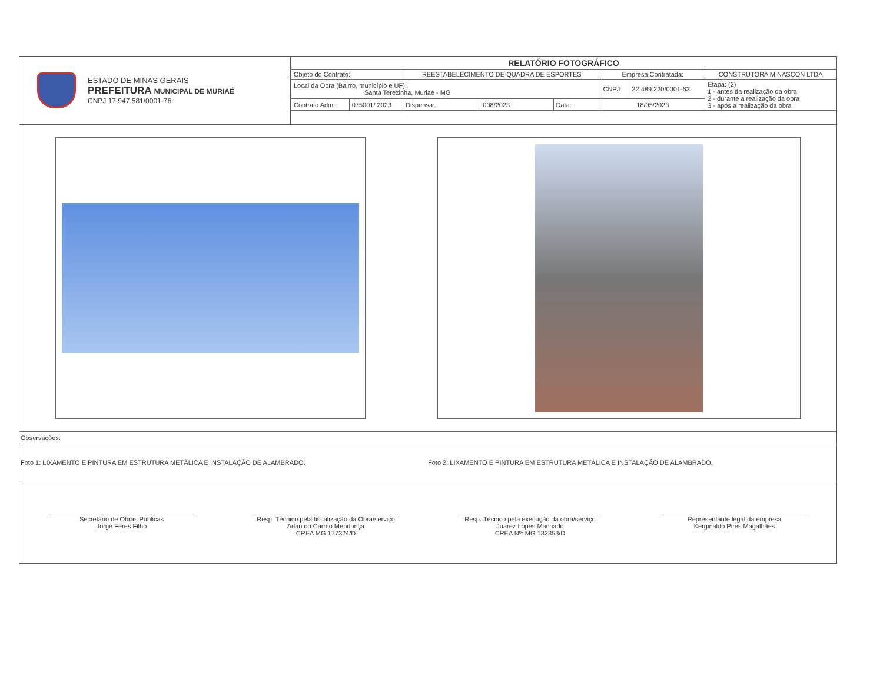ESTADO DE MINAS GERAIS
PREFEITURA MUNICIPAL DE MURIAÉ
CNPJ 17.947.581/0001-76
| RELATÓRIO FOTOGRÁFICO | | | | | | | |
| Objeto do Contrato: | | REESTABELECIMENTO DE QUADRA DE ESPORTES | | | Empresa Contratada: | | CONSTRUTORA MINASCON LTDA |
| Local da Obra (Bairro, município e UF): Santa Terezinha, Muriaé - MG | | | | | CNPJ: | 22.489.220/0001-63 | Etapa: (2) 1 - antes da realização da obra 2 - durante a realização da obra 3 - após a realização da obra |
| Contrato Adm.: | 075001/ 2023 | Dispensa: | 008/2023 | Data: | 18/05/2023 | | |
Observações:
Foto 1: LIXAMENTO E PINTURA EM ESTRUTURA METÁLICA E INSTALAÇÃO DE ALAMBRADO.
Foto 2: LIXAMENTO E PINTURA EM ESTRUTURA METÁLICA E INSTALAÇÃO DE ALAMBRADO.
Secretário de Obras Públicas
Jorge Feres Filho
Resp. Técnico pela fiscalização da Obra/serviço
Arlan do Carmo Mendonça
CREA MG 177324/D
Resp. Técnico pela execução da obra/serviço
Juarez Lopes Machado
CREA Nº: MG 132353/D
Representante legal da empresa
Kerginaldo Pires Magalhães